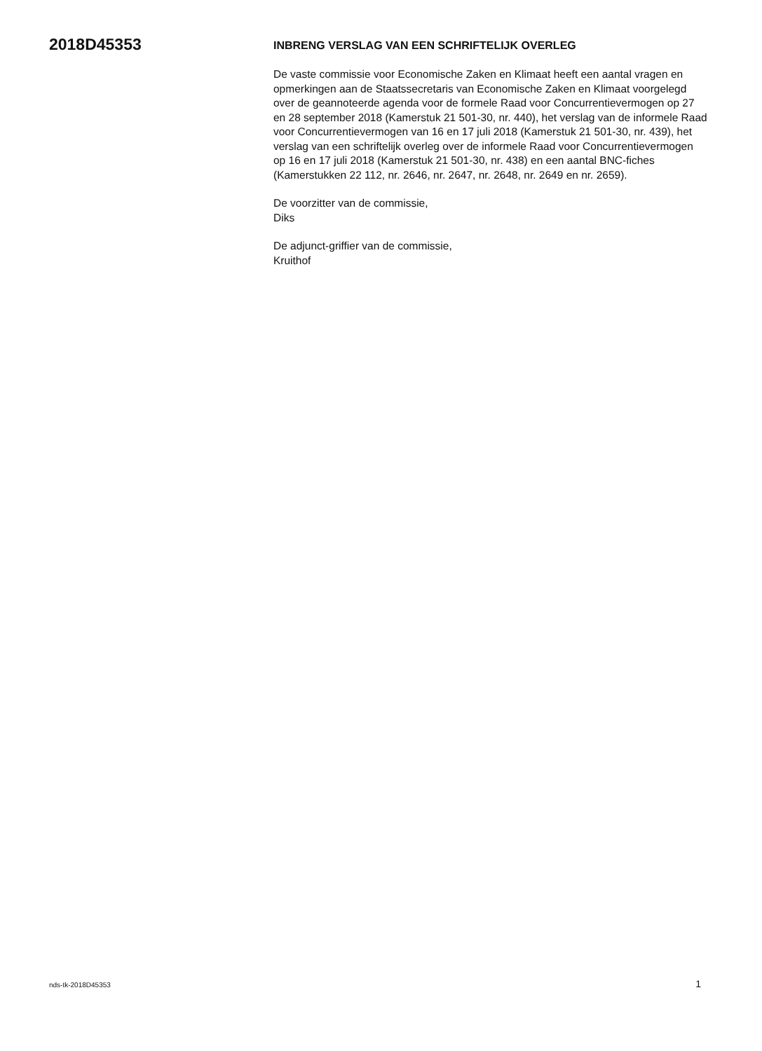2018D45353
INBRENG VERSLAG VAN EEN SCHRIFTELIJK OVERLEG
De vaste commissie voor Economische Zaken en Klimaat heeft een aantal vragen en opmerkingen aan de Staatssecretaris van Economische Zaken en Klimaat voorgelegd over de geannoteerde agenda voor de formele Raad voor Concurrentievermogen op 27 en 28 september 2018 (Kamerstuk 21 501-30, nr. 440), het verslag van de informele Raad voor Concurrentievermogen van 16 en 17 juli 2018 (Kamerstuk 21 501-30, nr. 439), het verslag van een schriftelijk overleg over de informele Raad voor Concurrentievermogen op 16 en 17 juli 2018 (Kamerstuk 21 501-30, nr. 438) en een aantal BNC-fiches (Kamerstukken 22 112, nr. 2646, nr. 2647, nr. 2648, nr. 2649 en nr. 2659).
De voorzitter van de commissie,
Diks
De adjunct-griffier van de commissie,
Kruithof
nds-tk-2018D45353 1